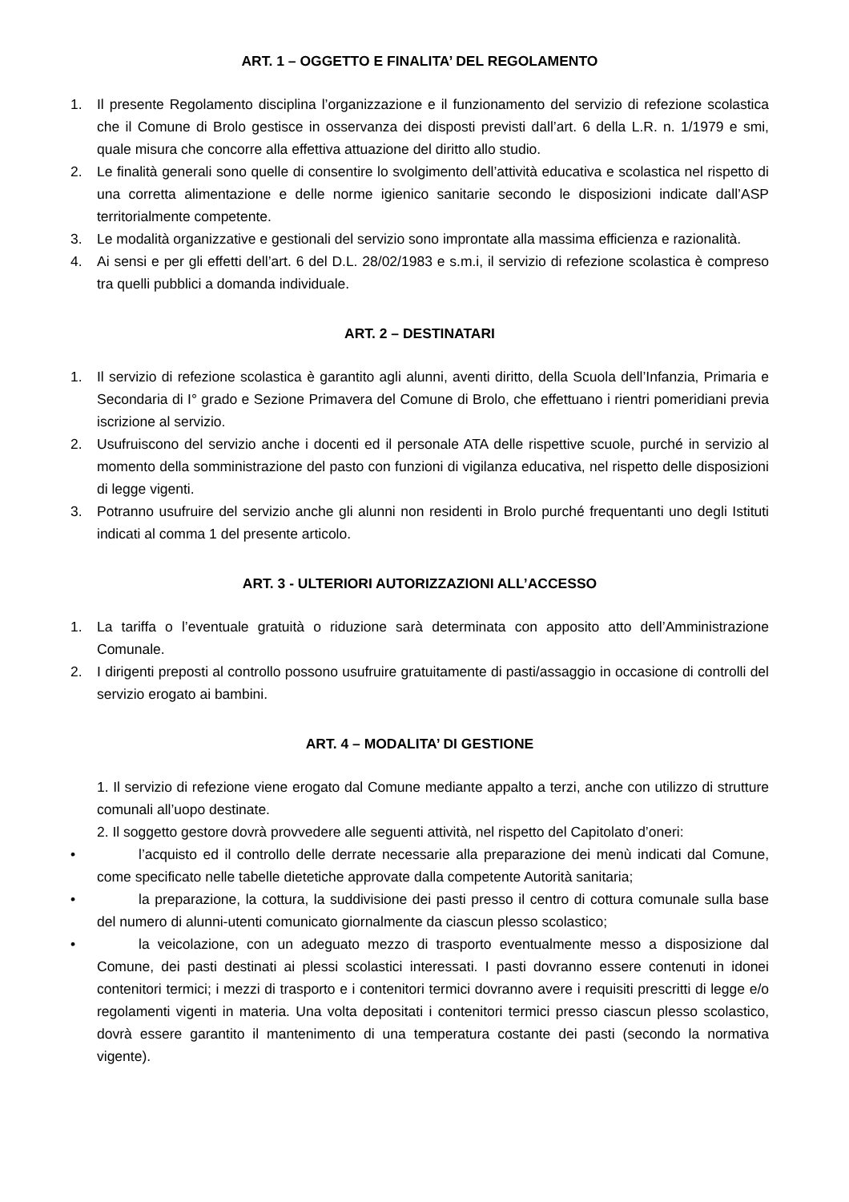ART. 1 – OGGETTO E FINALITA’ DEL REGOLAMENTO
1. Il presente Regolamento disciplina l’organizzazione e il funzionamento del servizio di refezione scolastica che il Comune di Brolo gestisce in osservanza dei disposti previsti dall’art. 6 della L.R. n. 1/1979 e smi, quale misura che concorre alla effettiva attuazione del diritto allo studio.
2. Le finalità generali sono quelle di consentire lo svolgimento dell’attività educativa e scolastica nel rispetto di una corretta alimentazione e delle norme igienico sanitarie secondo le disposizioni indicate dall’ASP territorialmente competente.
3. Le modalità organizzative e gestionali del servizio sono improntate alla massima efficienza e razionalità.
4. Ai sensi e per gli effetti dell’art. 6 del D.L. 28/02/1983 e s.m.i, il servizio di refezione scolastica è compreso tra quelli pubblici a domanda individuale.
ART. 2 – DESTINATARI
1. Il servizio di refezione scolastica è garantito agli alunni, aventi diritto, della Scuola dell’Infanzia, Primaria e Secondaria di I° grado e Sezione Primavera del Comune di Brolo, che effettuano i rientri pomeridiani previa iscrizione al servizio.
2. Usufruiscono del servizio anche i docenti ed il personale ATA delle rispettive scuole, purché in servizio al momento della somministrazione del pasto con funzioni di vigilanza educativa, nel rispetto delle disposizioni di legge vigenti.
3. Potranno usufruire del servizio anche gli alunni non residenti in Brolo purché frequentanti uno degli Istituti indicati al comma 1 del presente articolo.
ART. 3 - ULTERIORI AUTORIZZAZIONI ALL’ACCESSO
1. La tariffa o l’eventuale gratuità o riduzione sarà determinata con apposito atto dell’Amministrazione Comunale.
2. I dirigenti preposti al controllo possono usufruire gratuitamente di pasti/assaggio in occasione di controlli del servizio erogato ai bambini.
ART. 4 – MODALITA’ DI GESTIONE
1. Il servizio di refezione viene erogato dal Comune mediante appalto a terzi, anche con utilizzo di strutture comunali all’uopo destinate.
2. Il soggetto gestore dovrà provvedere alle seguenti attività, nel rispetto del Capitolato d’oneri:
• l’acquisto ed il controllo delle derrate necessarie alla preparazione dei menù indicati dal Comune, come specificato nelle tabelle dietetiche approvate dalla competente Autorità sanitaria;
• la preparazione, la cottura, la suddivisione dei pasti presso il centro di cottura comunale sulla base del numero di alunni-utenti comunicato giornalmente da ciascun plesso scolastico;
• la veicolazione, con un adeguato mezzo di trasporto eventualmente messo a disposizione dal Comune, dei pasti destinati ai plessi scolastici interessati. I pasti dovranno essere contenuti in idonei contenitori termici; i mezzi di trasporto e i contenitori termici dovranno avere i requisiti prescritti di legge e/o regolamenti vigenti in materia. Una volta depositati i contenitori termici presso ciascun plesso scolastico, dovrà essere garantito il mantenimento di una temperatura costante dei pasti (secondo la normativa vigente).